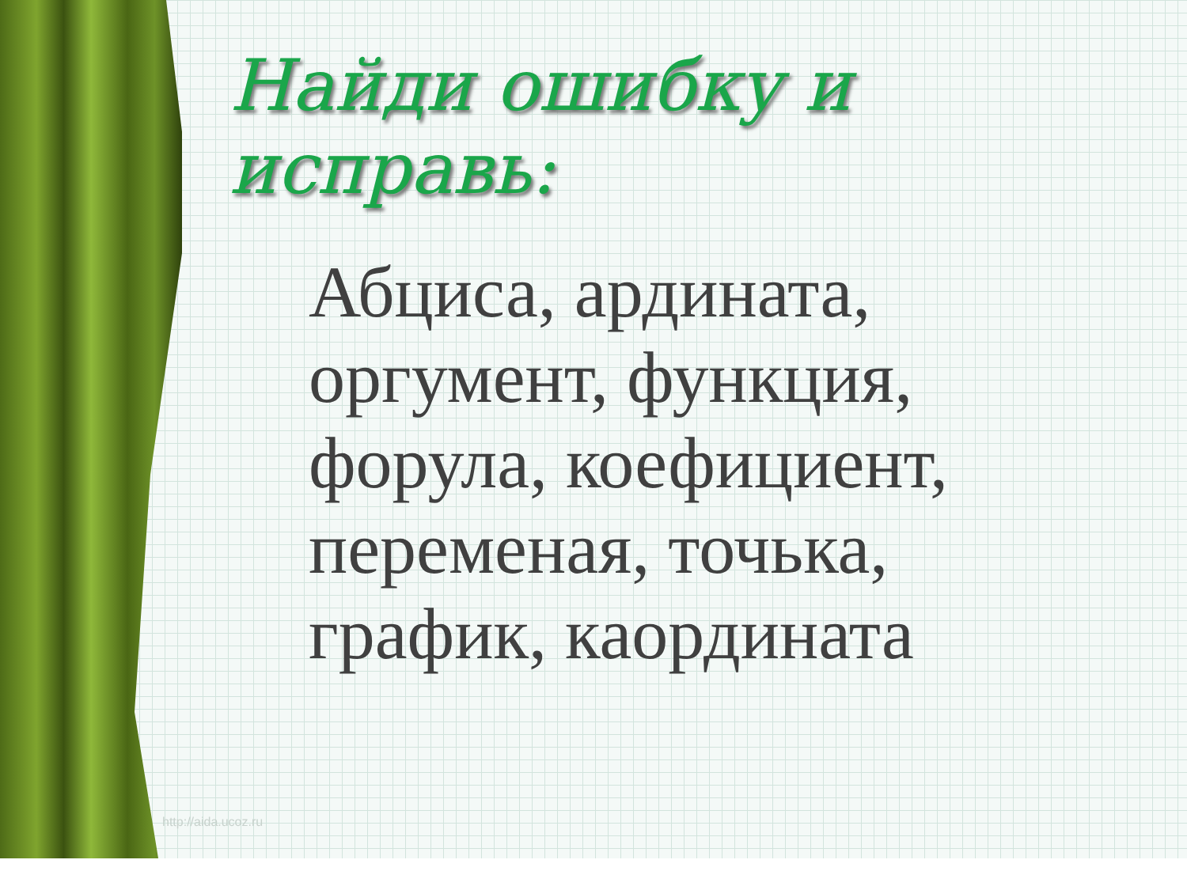Найди ошибку и исправь:
Абциса, ардината,
оргумент, функция,
форула, коефициент,
переменая, точька,
график, каордината
http://aida.ucoz.ru